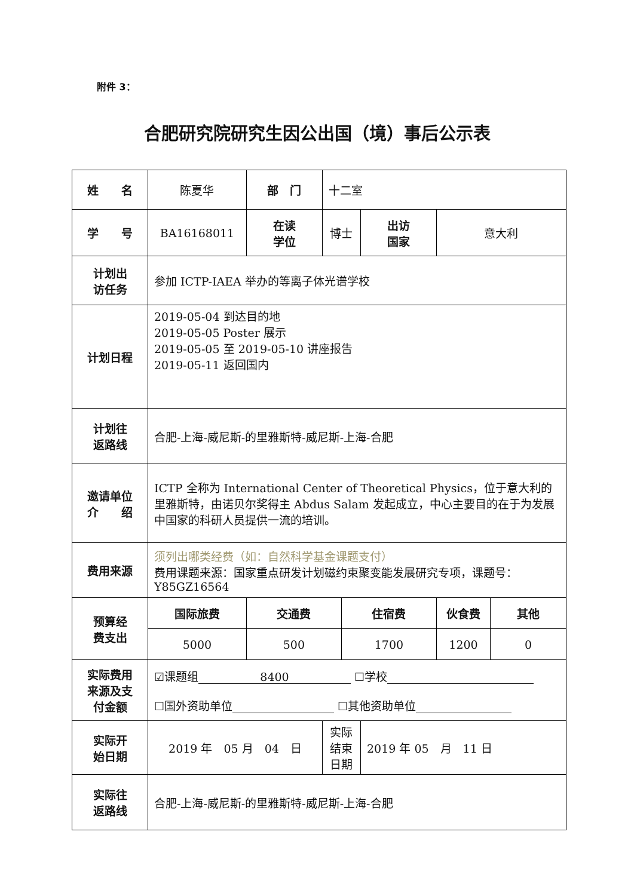附件 3：
合肥研究院研究生因公出国（境）事后公示表
| 姓 名 | 陈夏华 | 部 门 | 十二室 | | | | |
| 学 号 | BA16168011 | 在读 学位 | 博士 | | 出访 国家 | 意大利 | |
| 计划出 访任务 | 参加 ICTP-IAEA 举办的等离子体光谱学校 | | | | | | |
| 计划日程 | 2019-05-04 到达目的地 2019-05-05 Poster 展示 2019-05-05 至 2019-05-10 讲座报告 2019-05-11 返回国内 | | | | | | |
| 计划往 返路线 | 合肥-上海-威尼斯-的里雅斯特-威尼斯-上海-合肥 | | | | | | |
| 邀请单位 介 绍 | ICTP 全称为 International Center of Theoretical Physics，位于意大利的里雅斯特，由诺贝尔奖得主 Abdus Salam 发起成立，中心主要目的在于为发展中国家的科研人员提供一流的培训。 | | | | | | |
| 费用来源 | 须列出哪类经费（如：自然科学基金课题支付） 费用课题来源：国家重点研发计划磁约束聚变能发展研究专项，课题号：Y85GZ16564 | | | | | | |
| 预算经 费支出 | 国际旅费 | 交通费 | | 住宿费 | | 伙食费 | 其他 |
| | 5000 | 500 | | 1700 | | 1200 | 0 |
| 实际费用 来源及支 付金额 | ☑课题组 8400 ☐学校 ☐国外资助单位 ☐其他资助单位 | | | | | | |
| 实际开 始日期 | 2019 年 05 月 04 日 | | 实际结束日期 | | 2019 年 05 月 11 日 | | |
| 实际往 返路线 | 合肥-上海-威尼斯-的里雅斯特-威尼斯-上海-合肥 | | | | | | |